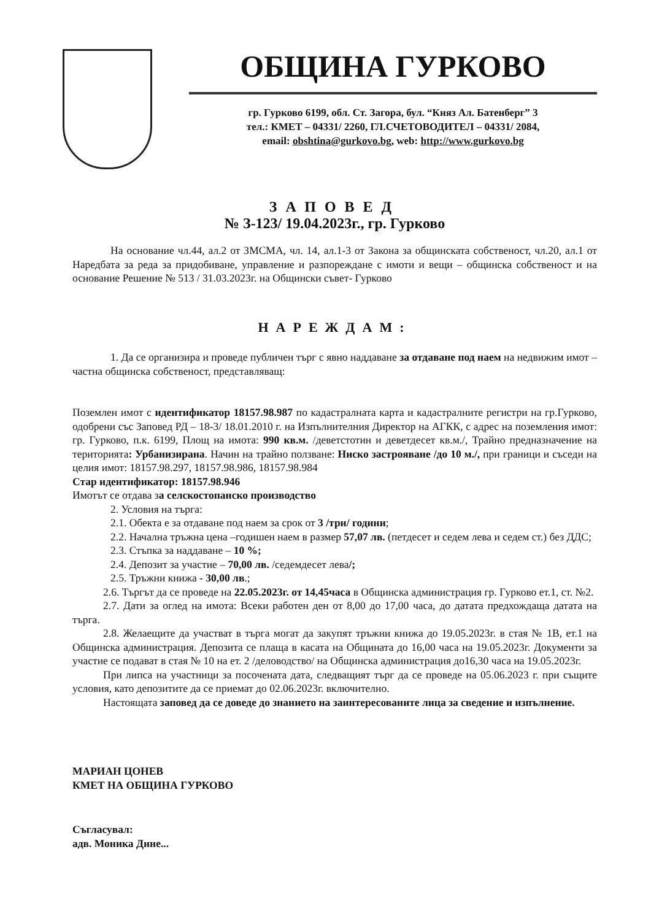ОБЩИНА ГУРКОВО
гр. Гурково 6199, обл. Ст. Загора, бул. “Княз Ал. Батенберг” 3
тел.: КМЕТ – 04331/ 2260, ГЛ.СЧЕТОВОДИТЕЛ – 04331/ 2084,
email: obshtina@gurkovo.bg, web: http://www.gurkovo.bg
ЗАПОВЕД
№ З-123/ 19.04.2023г., гр. Гурково
На основание чл.44, ал.2 от ЗМСМА, чл. 14, ал.1-3 от Закона за общинската собственост, чл.20, ал.1 от Наредбата за реда за придобиване, управление и разпореждане с имоти и вещи – общинска собственост и на основание Решение № 513 / 31.03.2023г. на Общински съвет- Гурково
НАРЕЖДАМ:
1. Да се организира и проведе публичен търг с явно наддаване за отдаване под наем на недвижим имот – частна общинска собственост, представляващ:
Поземлен имот с идентификатор 18157.98.987 по кадастралната карта и кадастралните регистри на гр.Гурково, одобрени със Заповед РД – 18-3/ 18.01.2010 г. на Изпълнителния Директор на АГКК, с адрес на поземления имот: гр. Гурково, п.к. 6199, Площ на имота: 990 кв.м. /деветстотин и деветдесет кв.м./, Трайно предназначение на територията: Урбанизирана. Начин на трайно ползване: Ниско застрояване /до 10 м./, при граници и съседи на целия имот: 18157.98.297, 18157.98.986, 18157.98.984
Стар идентификатор: 18157.98.946
Имотът се отдава за селскостопанско производство
2. Условия на търга:
2.1. Обекта е за отдаване под наем за срок от 3 /три/ години;
2.2. Начална тръжна цена –годишен наем в размер 57,07 лв. (петдесет и седем лева и седем ст.) без ДДС;
2.3. Стъпка за наддаване – 10 %;
2.4. Депозит за участие – 70,00 лв. /седемдесет лева/;
2.5. Тръжни книжа - 30,00 лв.;
2.6. Търгът да се проведе на 22.05.2023г. от 14,45часа в Общинска администрация гр. Гурково ет.1, ст. №2.
2.7. Дати за оглед на имота: Всеки работен ден от 8,00 до 17,00 часа, до датата предхождаща датата на търга.
2.8. Желаещите да участват в търга могат да закупят тръжни книжа до 19.05.2023г. в стая № 1В, ет.1 на Общинска администрация. Депозита се плаща в касата на Общината до 16,00 часа на 19.05.2023г. Документи за участие се подават в стая № 10 на ет. 2 /деловодство/ на Общинска администрация до16,30 часа на 19.05.2023г.
При липса на участници за посочената дата, следващият търг да се проведе на 05.06.2023 г. при същите условия, като депозитите да се приемат до 02.06.2023г. включително.
Настоящата заповед да се доведе до знанието на заинтересованите лица за сведение и изпълнение.
МАРИАН ЦОНЕВ
КМЕТ НА ОБЩИНА ГУРКОВО
Съгласувал:
адв. Моника Дине...